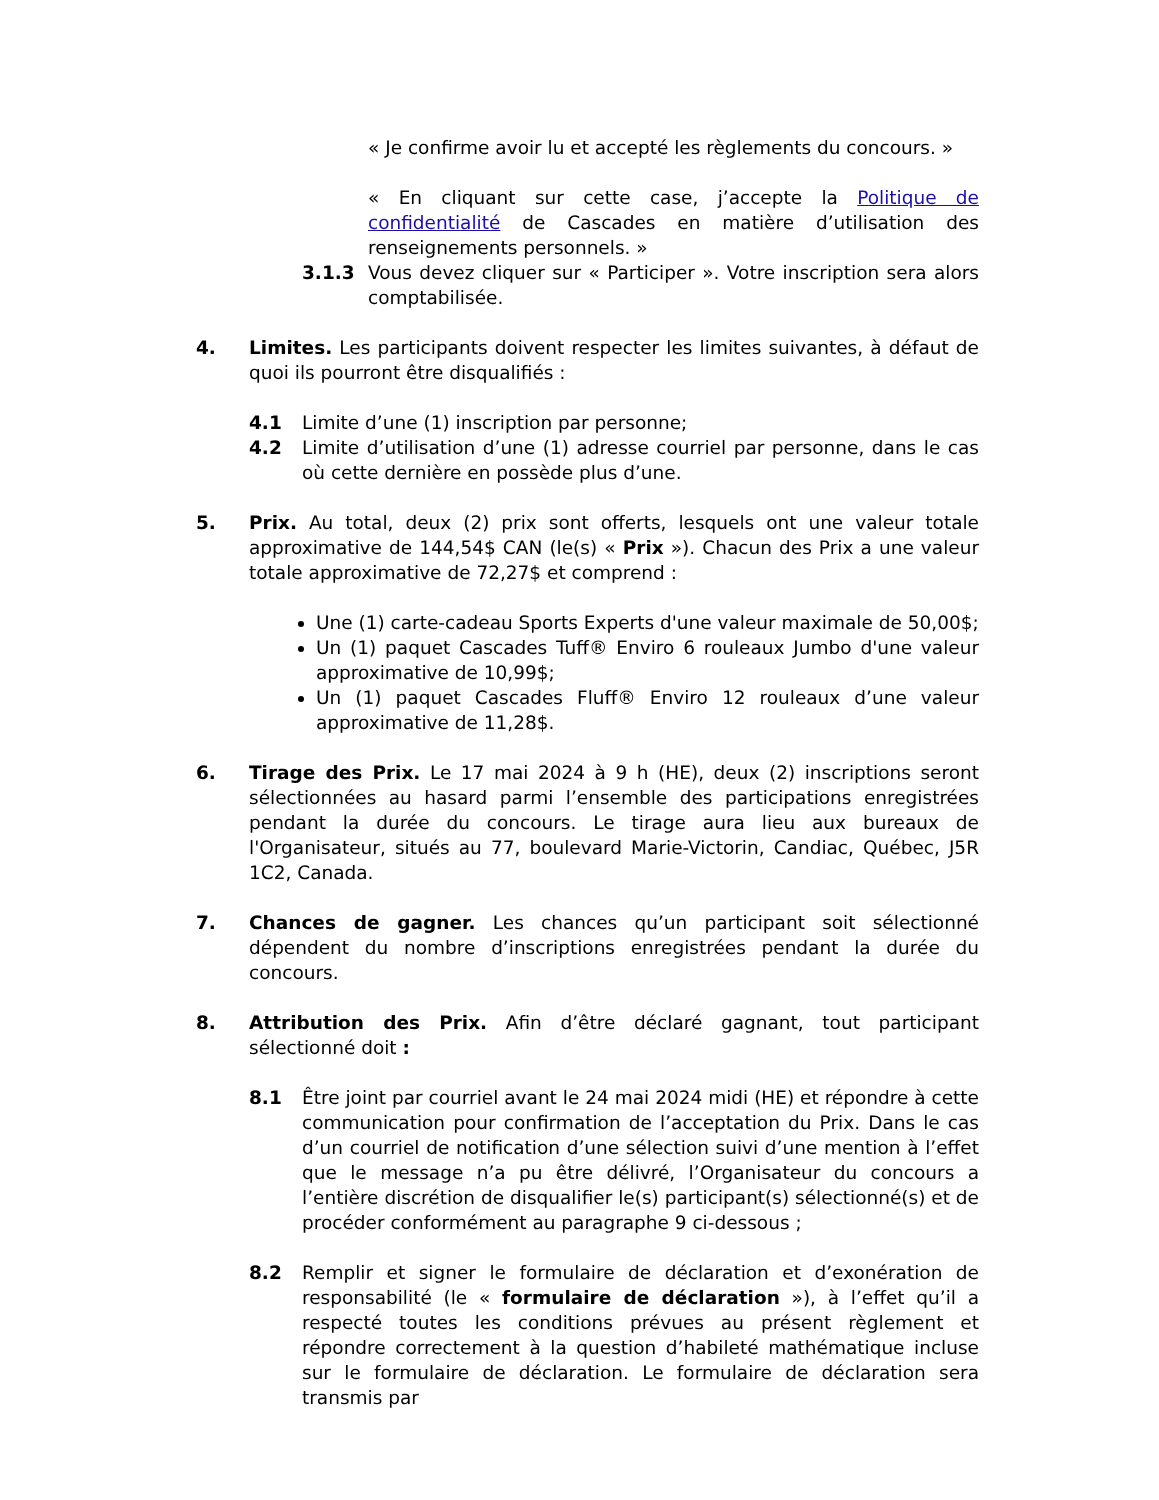« Je confirme avoir lu et accepté les règlements du concours. »
« En cliquant sur cette case, j’accepte la Politique de confidentialité de Cascades en matière d’utilisation des renseignements personnels. »
3.1.3 Vous devez cliquer sur « Participer ». Votre inscription sera alors comptabilisée.
4. Limites. Les participants doivent respecter les limites suivantes, à défaut de quoi ils pourront être disqualifiés :
4.1 Limite d’une (1) inscription par personne;
4.2 Limite d’utilisation d’une (1) adresse courriel par personne, dans le cas où cette dernière en possède plus d’une.
5. Prix. Au total, deux (2) prix sont offerts, lesquels ont une valeur totale approximative de 144,54$ CAN (le(s) « Prix »). Chacun des Prix a une valeur totale approximative de 72,27$ et comprend :
Une (1) carte-cadeau Sports Experts d'une valeur maximale de 50,00$;
Un (1) paquet Cascades Tuff® Enviro 6 rouleaux Jumbo d'une valeur approximative de 10,99$;
Un (1) paquet Cascades Fluff® Enviro 12 rouleaux d’une valeur approximative de 11,28$.
6. Tirage des Prix. Le 17 mai 2024 à 9 h (HE), deux (2) inscriptions seront sélectionnées au hasard parmi l’ensemble des participations enregistrées pendant la durée du concours. Le tirage aura lieu aux bureaux de l'Organisateur, situés au 77, boulevard Marie-Victorin, Candiac, Québec, J5R 1C2, Canada.
7. Chances de gagner. Les chances qu’un participant soit sélectionné dépendent du nombre d’inscriptions enregistrées pendant la durée du concours.
8. Attribution des Prix. Afin d’être déclaré gagnant, tout participant sélectionné doit :
8.1 Être joint par courriel avant le 24 mai 2024 midi (HE) et répondre à cette communication pour confirmation de l’acceptation du Prix. Dans le cas d’un courriel de notification d’une sélection suivi d’une mention à l’effet que le message n’a pu être délivré, l’Organisateur du concours a l’entière discrétion de disqualifier le(s) participant(s) sélectionné(s) et de procéder conformément au paragraphe 9 ci-dessous ;
8.2 Remplir et signer le formulaire de déclaration et d’exonération de responsabilité (le « formulaire de déclaration »), à l’effet qu’il a respecté toutes les conditions prévues au présent règlement et répondre correctement à la question d’habileté mathématique incluse sur le formulaire de déclaration. Le formulaire de déclaration sera transmis par